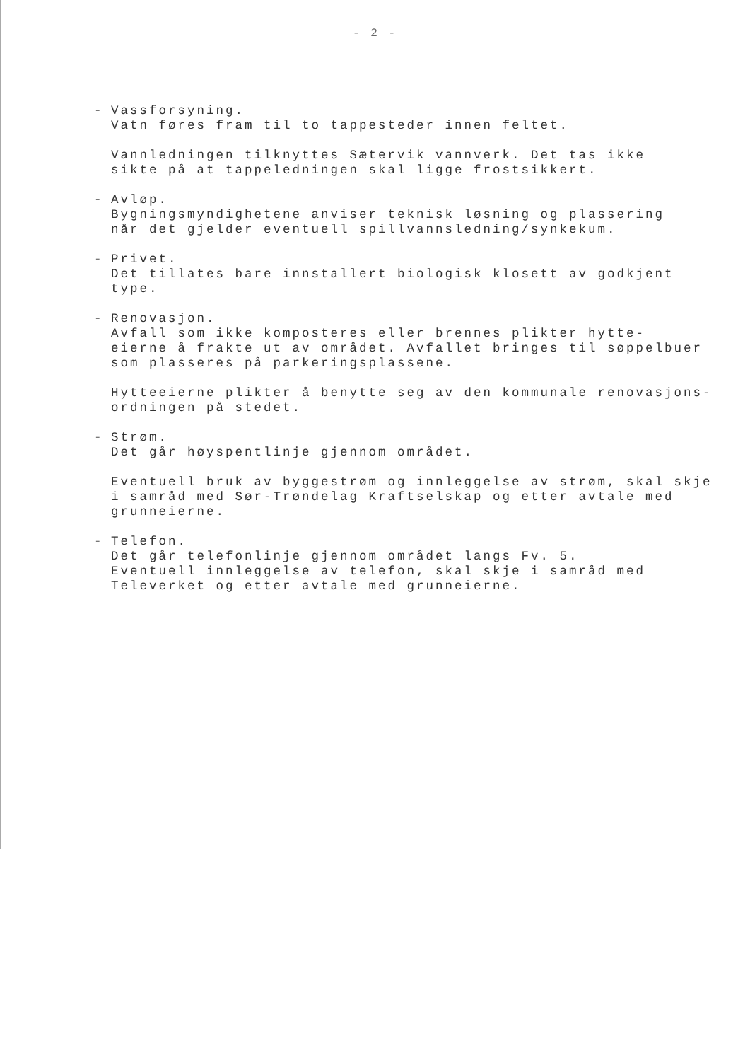- 2 -
-
Vassforsyning.
Vatn føres fram til to tappesteder innen feltet.
Vannledningen tilknyttes Sætervik vannverk. Det tas ikke
sikte på at tappeledningen skal ligge frostsikkert.
-
Avløp.
Bygningsmyndighetene anviser teknisk løsning og plassering
når det gjelder eventuell spillvannsledning/synkekum.
-
Privet.
Det tillates bare innstallert biologisk klosett av godkjent
type.
-
Renovasjon.
Avfall som ikke komposteres eller brennes plikter hytte-
eierne å frakte ut av området. Avfallet bringes til søppelbuer
som plasseres på parkeringsplassene.
Hytteeierne plikter å benytte seg av den kommunale renovasjons-
ordningen på stedet.
-
Strøm.
Det går høyspentlinje gjennom området.
Eventuell bruk av byggestrøm og innleggelse av strøm, skal skje
i samråd med Sør-Trøndelag Kraftselskap og etter avtale med
grunneierne.
-
Telefon.
Det går telefonlinje gjennom området langs Fv. 5.
Eventuell innleggelse av telefon, skal skje i samråd med
Televerket og etter avtale med grunneierne.